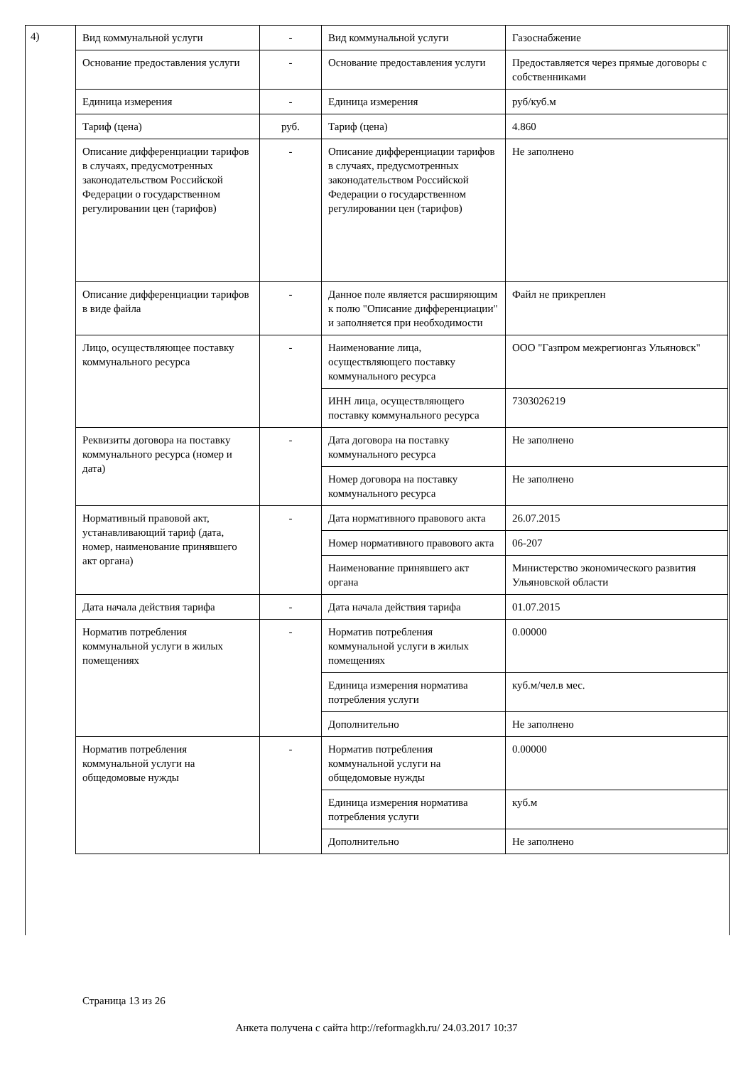4)
| Вид коммунальной услуги | - | Вид коммунальной услуги | Газоснабжение |
| Основание предоставления услуги | - | Основание предоставления услуги | Предоставляется через прямые договоры с собственниками |
| Единица измерения | - | Единица измерения | руб/куб.м |
| Тариф (цена) | руб. | Тариф (цена) | 4.860 |
| Описание дифференциации тарифов в случаях, предусмотренных законодательством Российской Федерации о государственном регулировании цен (тарифов) | - | Описание дифференциации тарифов в случаях, предусмотренных законодательством Российской Федерации о государственном регулировании цен (тарифов) | Не заполнено |
| Описание дифференциации тарифов в виде файла | - | Данное поле является расширяющим к полю "Описание дифференциации" и заполняется при необходимости | Файл не прикреплен |
| Лицо, осуществляющее поставку коммунального ресурса | - | Наименование лица, осуществляющего поставку коммунального ресурса | ООО "Газпром межрегионгаз Ульяновск" |
| | | ИНН лица, осуществляющего поставку коммунального ресурса | 7303026219 |
| Реквизиты договора на поставку коммунального ресурса (номер и дата) | - | Дата договора на поставку коммунального ресурса | Не заполнено |
| | | Номер договора на поставку коммунального ресурса | Не заполнено |
| Нормативный правовой акт, устанавливающий тариф (дата, номер, наименование принявшего акт органа) | - | Дата нормативного правового акта | 26.07.2015 |
| | | Номер нормативного правового акта | 06-207 |
| | | Наименование принявшего акт органа | Министерство экономического развития Ульяновской области |
| Дата начала действия тарифа | - | Дата начала действия тарифа | 01.07.2015 |
| Норматив потребления коммунальной услуги в жилых помещениях | - | Норматив потребления коммунальной услуги в жилых помещениях | 0.00000 |
| | | Единица измерения норматива потребления услуги | куб.м/чел.в мес. |
| | | Дополнительно | Не заполнено |
| Норматив потребления коммунальной услуги на общедомовые нужды | - | Норматив потребления коммунальной услуги на общедомовые нужды | 0.00000 |
| | | Единица измерения норматива потребления услуги | куб.м |
| | | Дополнительно | Не заполнено |
Страница 13 из 26
Анкета получена с сайта http://reformagkh.ru/ 24.03.2017 10:37